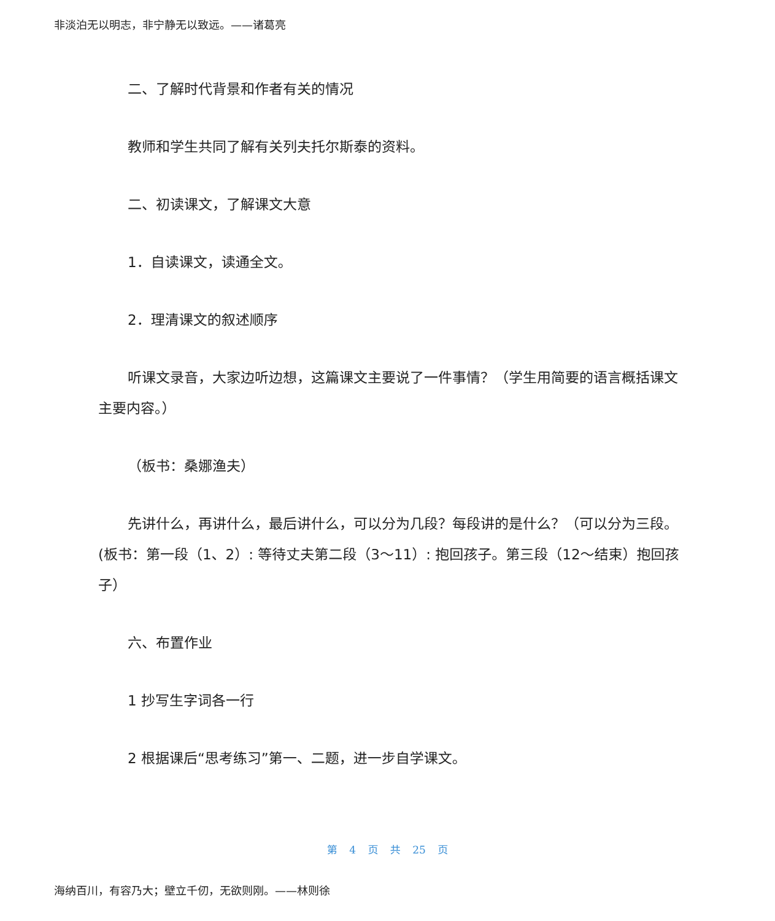非淡泊无以明志，非宁静无以致远。——诸葛亮
二、了解时代背景和作者有关的情况
教师和学生共同了解有关列夫托尔斯泰的资料。
二、初读课文，了解课文大意
1．自读课文，读通全文。
2．理清课文的叙述顺序
听课文录音，大家边听边想，这篇课文主要说了一件事情？（学生用简要的语言概括课文主要内容。）
（板书：桑娜渔夫）
先讲什么，再讲什么，最后讲什么，可以分为几段？每段讲的是什么？（可以分为三段。(板书：第一段（1、2）: 等待丈夫第二段（3～11）: 抱回孩子。第三段（12～结束）抱回孩子）
六、布置作业
1 抄写生字词各一行
2 根据课后“思考练习”第一、二题，进一步自学课文。
第 4 页 共 25 页
海纳百川，有容乃大；壁立千仞，无欲则刚。——林则徐